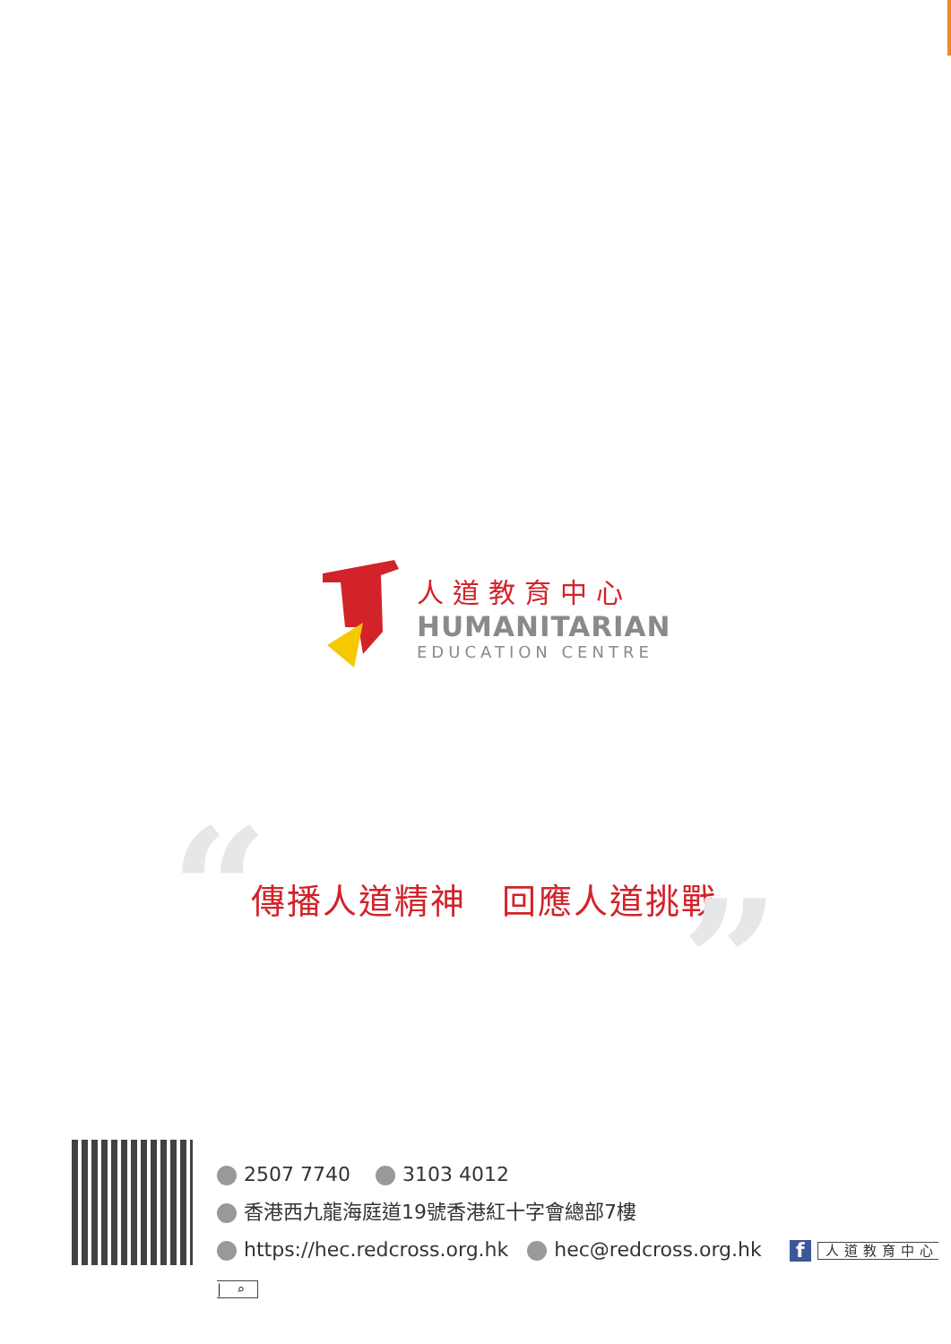人道教育中心
HUMANITARIAN
EDUCATION CENTRE
“ 傳播人道精神　回應人道挑戰 ”
2507 7740 3103 4012
香港西九龍海庭道19號香港紅十字會總部7樓
https://hec.redcross.org.hk hec@redcross.org.hk f 人道教育中心 | ⌕